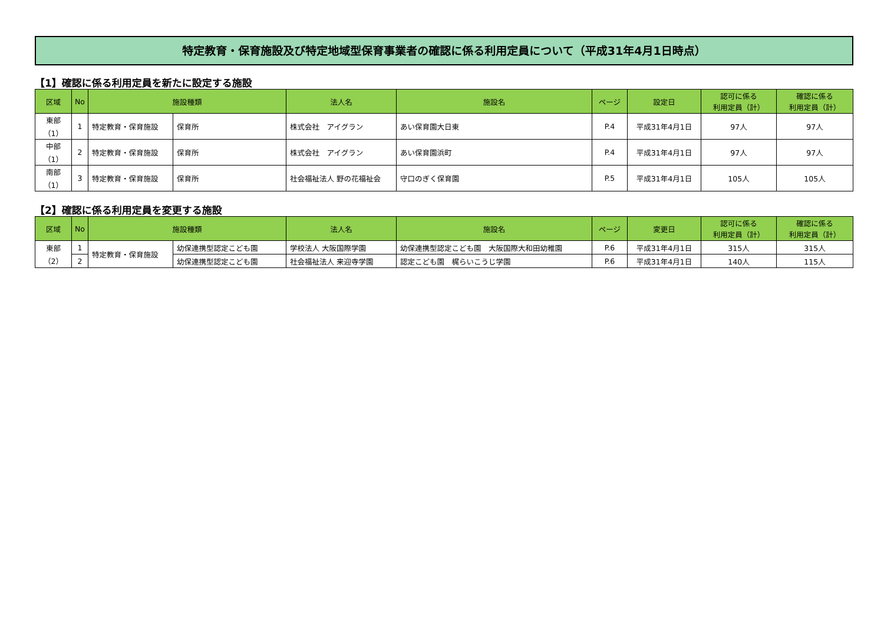特定教育・保育施設及び特定地域型保育事業者の確認に係る利用定員について（平成31年4月1日時点）
【1】確認に係る利用定員を新たに設定する施設
| 区域 | No | 施設種類 | | 法人名 | 施設名 | ページ | 設定日 | 認可に係る 利用定員（計） | 確認に係る 利用定員（計） |
| --- | --- | --- | --- | --- | --- | --- | --- | --- | --- |
| 東部 （1） | 1 | 特定教育・保育施設 | 保育所 | 株式会社 アイグラン | あい保育園大日東 | P.4 | 平成31年4月1日 | 97人 | 97人 |
| 中部 （1） | 2 | 特定教育・保育施設 | 保育所 | 株式会社 アイグラン | あい保育園浜町 | P.4 | 平成31年4月1日 | 97人 | 97人 |
| 南部 （1） | 3 | 特定教育・保育施設 | 保育所 | 社会福祉法人 野の花福祉会 | 守口のぎく保育園 | P.5 | 平成31年4月1日 | 105人 | 105人 |
【2】確認に係る利用定員を変更する施設
| 区域 | No | 施設種類 | | 法人名 | 施設名 | ページ | 変更日 | 認可に係る 利用定員（計） | 確認に係る 利用定員（計） |
| --- | --- | --- | --- | --- | --- | --- | --- | --- | --- |
| 東部 （2） | 1 | 特定教育・保育施設 | 幼保連携型認定こども園 | 学校法人 大阪国際学園 | 幼保連携型認定こども園 大阪国際大和田幼稚園 | P.6 | 平成31年4月1日 | 315人 | 315人 |
| | 2 | | 幼保連携型認定こども園 | 社会福祉法人 来迎寺学園 | 認定こども園 梶らいこうじ学園 | P.6 | 平成31年4月1日 | 140人 | 115人 |